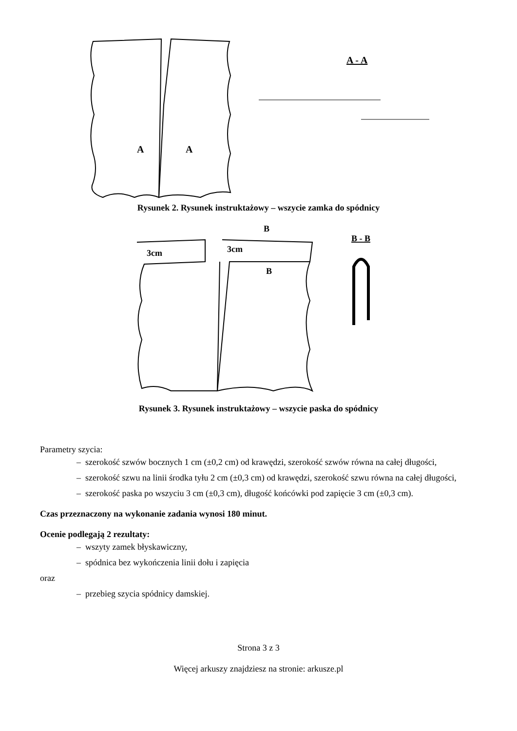A
A
A - A
Rysunek 2. Rysunek instruktażowy – wszycie zamka do spódnicy
3cm
3cm
B
B
B - B
Rysunek 3. Rysunek instruktażowy – wszycie paska do spódnicy
Parametry szycia:
– szerokość szwów bocznych 1 cm (±0,2 cm) od krawędzi, szerokość szwów równa na całej długości,
– szerokość szwu na linii środka tyłu 2 cm (±0,3 cm) od krawędzi, szerokość szwu równa na całej długości,
– szerokość paska po wszyciu 3 cm (±0,3 cm), długość końcówki pod zapięcie 3 cm (±0,3 cm).
Czas przeznaczony na wykonanie zadania wynosi 180 minut.
Ocenie podlegają 2 rezultaty:
– wszyty zamek błyskawiczny,
– spódnica bez wykończenia linii dołu i zapięcia
oraz
– przebieg szycia spódnicy damskiej.
Strona 3 z 3
Więcej arkuszy znajdziesz na stronie: arkusze.pl